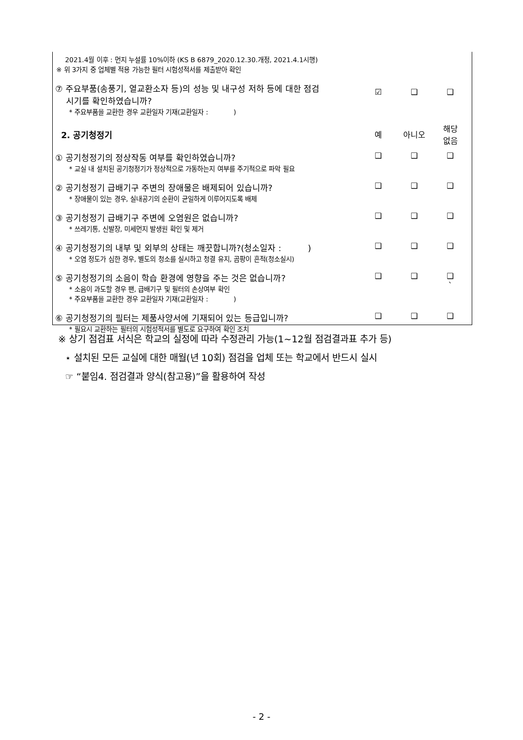| 2021.4월 이후 : 먼지 누설률 10%이하 (KS B 6879_2020.12.30.개정, 2021.4.1시행) ※ 위 3가지 중 업체별 적용 가능한 필터 시험성적서를 제출받아 확인 | | | |
| ⑦ 주요부품(송풍기, 열교환소자 등)의 성능 및 내구성 저하 등에 대한 점검 시기를 확인하였습니까? * 주요부품을 교환한 경우 교환일자 기재(교환일자 : ) | ☑ | ❑ | ❑ |
| 2. 공기청정기 | 예 | 아니오 | 해당 없음 |
| ① 공기청정기의 정상작동 여부를 확인하였습니까? * 교실 내 설치된 공기청정기가 정상적으로 가동하는지 여부를 주기적으로 파악 필요 | ❑ | ❑ | ❑ |
| ② 공기청정기 급배기구 주변의 장애물은 배제되어 있습니까? * 장애물이 있는 경우, 실내공기의 순환이 균일하게 이루어지도록 배제 | ❑ | ❑ | ❑ |
| ③ 공기청정기 급배기구 주변에 오염원은 없습니까? * 쓰레기통, 신발장, 미세먼지 발생원 확인 및 제거 | ❑ | ❑ | ❑ |
| ④ 공기청정기의 내부 및 외부의 상태는 깨끗합니까?(청소일자 : ) * 오염 정도가 심한 경우, 별도의 청소를 실시하고 청결 유지, 곰팡이 흔적(청소실시) | ❑ | ❑ | ❑ |
| ⑤ 공기청정기의 소음이 학습 환경에 영향을 주는 것은 없습니까? * 소음이 과도할 경우 팬, 급배기구 및 필터의 손상여부 확인 * 주요부품을 교환한 경우 교환일자 기재(교환일자 : ) | ❑ | ❑ | ❑ ` |
| ⑥ 공기청정기의 필터는 제품사양서에 기재되어 있는 등급입니까? * 필요시 교환하는 필터의 시험성적서를 별도로 요구하여 확인 조치 | ❑ | ❑ | ❑ |
※ 상기 점검표 서식은 학교의 실정에 따라 수정관리 가능(1∼12월 점검결과표 추가 등)
⋆ 설치된 모든 교실에 대한 매월(년 10회) 점검을 업체 또는 학교에서 반드시 실시
☞ “붙임4. 점검결과 양식(참고용)”을 활용하여 작성
- 2 -